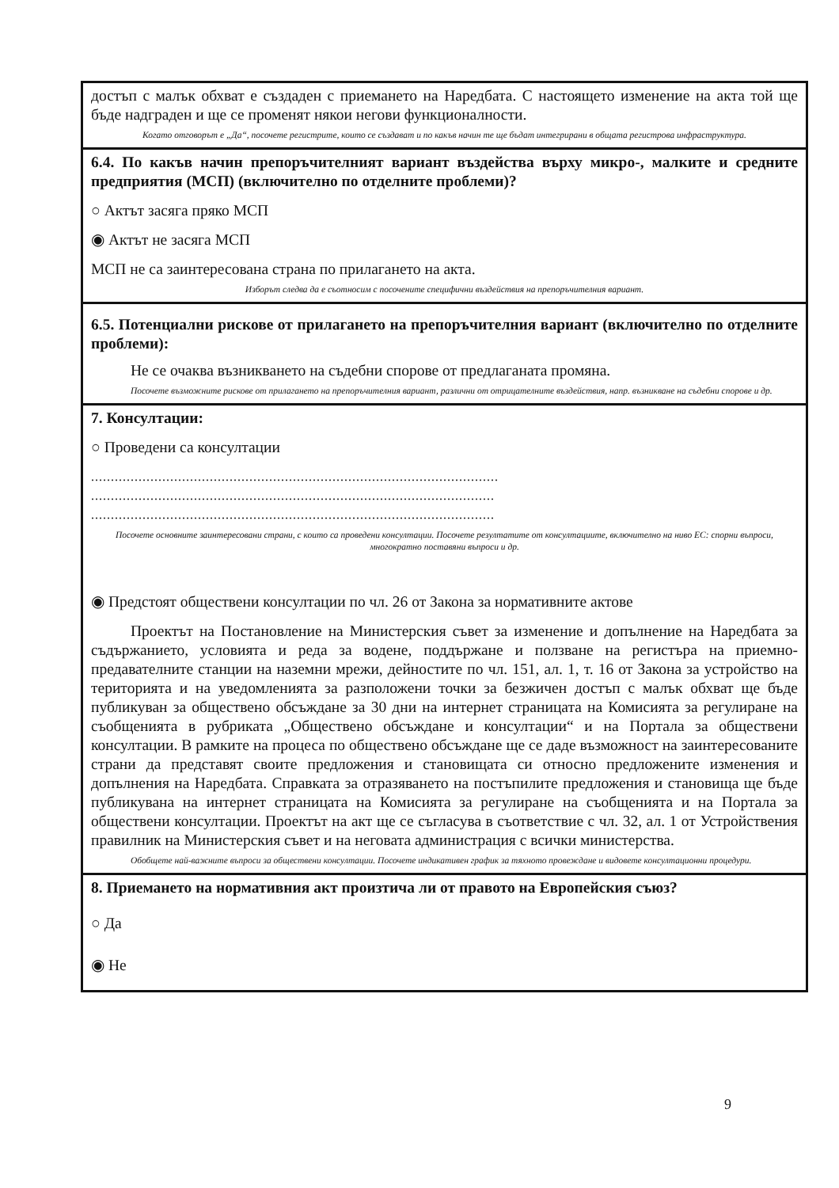достъп с малък обхват е създаден с приемането на Наредбата. С настоящето изменение на акта той ще бъде надграден и ще се променят някои негови функционалности.
Когато отговорът е „Да“, посочете регистрите, които се създават и по какъв начин те ще бъдат интегрирани в общата регистрова инфраструктура.
6.4. По какъв начин препоръчителният вариант въздейства върху микро-, малките и средните предприятия (МСП) (включително по отделните проблеми)?
○ Актът засяга пряко МСП
◉ Актът не засяга МСП
МСП не са заинтересована страна по прилагането на акта.
Изборът следва да е съотносим с посочените специфични въздействия на препоръчителния вариант.
6.5. Потенциални рискове от прилагането на препоръчителния вариант (включително по отделните проблеми):
Не се очаква възникването на съдебни спорове от предлаганата промяна.
Посочете възможните рискове от прилагането на препоръчителния вариант, различни от отрицателните въздействия, напр. възникване на съдебни спорове и др.
7. Консултации:
○ Проведени са консултации
.......................................................................................................
......................................................................................................
......................................................................................................
Посочете основните заинтересовани страни, с които са проведени консултации. Посочете резултатите от консултациите, включително на ниво ЕС: спорни въпроси, многократно поставяни въпроси и др.
◉ Предстоят обществени консултации по чл. 26 от Закона за нормативните актове
Проектът на Постановление на Министерския съвет за изменение и допълнение на Наредбата за съдържанието, условията и реда за водене, поддържане и ползване на регистъра на приемно-предавателните станции на наземни мрежи, дейностите по чл. 151, ал. 1, т. 16 от Закона за устройство на територията и на уведомленията за разположени точки за безжичен достъп с малък обхват ще бъде публикуван за обществено обсъждане за 30 дни на интернет страницата на Комисията за регулиране на съобщенията в рубриката „Обществено обсъждане и консултации“ и на Портала за обществени консултации. В рамките на процеса по обществено обсъждане ще се даде възможност на заинтересованите страни да представят своите предложения и становищата си относно предложените изменения и допълнения на Наредбата. Справката за отразяването на постъпилите предложения и становища ще бъде публикувана на интернет страницата на Комисията за регулиране на съобщенията и на Портала за обществени консултации. Проектът на акт ще се съгласува в съответствие с чл. 32, ал. 1 от Устройствения правилник на Министерския съвет и на неговата администрация с всички министерства.
Обобщете най-важните въпроси за обществени консултации. Посочете индикативен график за тяхното провеждане и видовете консултационни процедури.
8. Приемането на нормативния акт произтича ли от правото на Европейския съюз?
○ Да
◉ Не
9